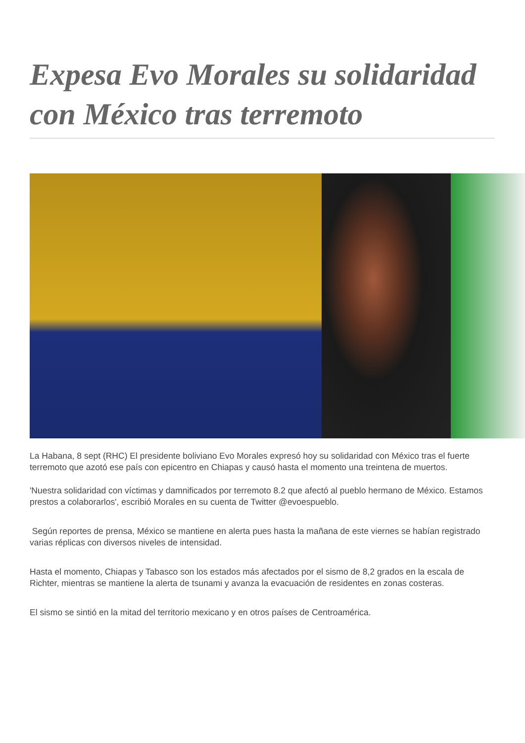Expesa Evo Morales su solidaridad con México tras terremoto
La Habana, 8 sept (RHC) El presidente boliviano Evo Morales expresó hoy su solidaridad con México tras el fuerte terremoto que azotó ese país con epicentro en Chiapas y causó hasta el momento una treintena de muertos.
'Nuestra solidaridad con víctimas y damnificados por terremoto 8.2 que afectó al pueblo hermano de México. Estamos prestos a colaborarlos', escribió Morales en su cuenta de Twitter @evoespueblo.
Según reportes de prensa, México se mantiene en alerta pues hasta la mañana de este viernes se habían registrado varias réplicas con diversos niveles de intensidad.
Hasta el momento, Chiapas y Tabasco son los estados más afectados por el sismo de 8,2 grados en la escala de Richter, mientras se mantiene la alerta de tsunami y avanza la evacuación de residentes en zonas costeras.
El sismo se sintió en la mitad del territorio mexicano y en otros países de Centroamérica.